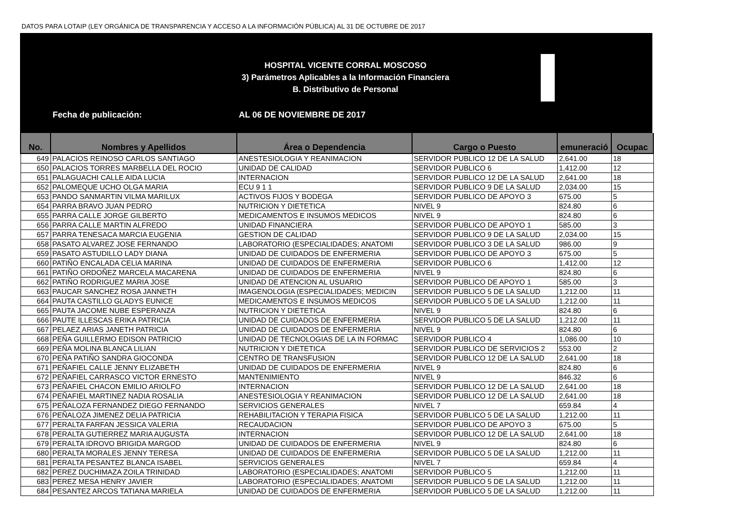DATOS PARA LOTAIP (LEY ORGÁNICA DE TRANSPARENCIA Y ACCESO A LA INFORMACIÓN PÚBLICA) AL 31 DE OCTUBRE DE 2017
HOSPITAL VICENTE CORRAL MOSCOSO
3) Parámetros Aplicables a la Información Financiera
B. Distributivo de Personal
Fecha de publicación: AL 06 DE NOVIEMBRE DE 2017
| No. | Nombres y Apellidos | Área o Dependencia | Cargo o Puesto | emuneració | Ocupac |
| --- | --- | --- | --- | --- | --- |
| 649 | PALACIOS REINOSO CARLOS SANTIAGO | ANESTESIOLOGIA Y REANIMACION | SERVIDOR PUBLICO 12 DE LA SALUD | 2,641.00 | 18 |
| 650 | PALACIOS TORRES MARBELLA DEL ROCIO | UNIDAD DE CALIDAD | SERVIDOR PUBLICO 6 | 1,412.00 | 12 |
| 651 | PALAGUACHI CALLE AIDA LUCIA | INTERNACION | SERVIDOR PUBLICO 12 DE LA SALUD | 2,641.00 | 18 |
| 652 | PALOMEQUE UCHO OLGA MARIA | ECU 9 1 1 | SERVIDOR PUBLICO 9 DE LA SALUD | 2,034.00 | 15 |
| 653 | PANDO SANMARTIN VILMA MARILUX | ACTIVOS FIJOS Y BODEGA | SERVIDOR PUBLICO DE APOYO 3 | 675.00 | 5 |
| 654 | PARRA BRAVO JUAN PEDRO | NUTRICION Y DIETETICA | NIVEL 9 | 824.80 | 6 |
| 655 | PARRA CALLE JORGE GILBERTO | MEDICAMENTOS E INSUMOS MEDICOS | NIVEL 9 | 824.80 | 6 |
| 656 | PARRA CALLE MARTIN ALFREDO | UNIDAD FINANCIERA | SERVIDOR PUBLICO DE APOYO 1 | 585.00 | 3 |
| 657 | PARRA TENESACA MARCIA EUGENIA | GESTION DE CALIDAD | SERVIDOR PUBLICO 9 DE LA SALUD | 2,034.00 | 15 |
| 658 | PASATO ALVAREZ JOSE FERNANDO | LABORATORIO (ESPECIALIDADES; ANATOMI | SERVIDOR PUBLICO 3 DE LA SALUD | 986.00 | 9 |
| 659 | PASATO ASTUDILLO LADY DIANA | UNIDAD DE CUIDADOS DE ENFERMERIA | SERVIDOR PUBLICO DE APOYO 3 | 675.00 | 5 |
| 660 | PATIÑO ENCALADA CELIA MARINA | UNIDAD DE CUIDADOS DE ENFERMERIA | SERVIDOR PUBLICO 6 | 1,412.00 | 12 |
| 661 | PATIÑO ORDOÑEZ MARCELA MACARENA | UNIDAD DE CUIDADOS DE ENFERMERIA | NIVEL 9 | 824.80 | 6 |
| 662 | PATIÑO RODRIGUEZ MARIA JOSE | UNIDAD DE ATENCION AL USUARIO | SERVIDOR PUBLICO DE APOYO 1 | 585.00 | 3 |
| 663 | PAUCAR SANCHEZ ROSA JANNETH | IMAGENOLOGIA (ESPECIALIDADES; MEDICIN | SERVIDOR PUBLICO 5 DE LA SALUD | 1,212.00 | 11 |
| 664 | PAUTA CASTILLO GLADYS EUNICE | MEDICAMENTOS E INSUMOS MEDICOS | SERVIDOR PUBLICO 5 DE LA SALUD | 1,212.00 | 11 |
| 665 | PAUTA JACOME NUBE ESPERANZA | NUTRICION Y DIETETICA | NIVEL 9 | 824.80 | 6 |
| 666 | PAUTE ILLESCAS ERIKA PATRICIA | UNIDAD DE CUIDADOS DE ENFERMERIA | SERVIDOR PUBLICO 5 DE LA SALUD | 1,212.00 | 11 |
| 667 | PELAEZ ARIAS JANETH PATRICIA | UNIDAD DE CUIDADOS DE ENFERMERIA | NIVEL 9 | 824.80 | 6 |
| 668 | PEÑA GUILLERMO EDISON PATRICIO | UNIDAD DE TECNOLOGIAS DE LA IN FORMAC | SERVIDOR PUBLICO 4 | 1,086.00 | 10 |
| 669 | PEÑA MOLINA BLANCA LILIAN | NUTRICION Y DIETETICA | SERVIDOR PUBLICO DE SERVICIOS 2 | 553.00 | 2 |
| 670 | PEÑA PATIÑO SANDRA GIOCONDA | CENTRO DE TRANSFUSION | SERVIDOR PUBLICO 12 DE LA SALUD | 2,641.00 | 18 |
| 671 | PEÑAFIEL CALLE JENNY ELIZABETH | UNIDAD DE CUIDADOS DE ENFERMERIA | NIVEL 9 | 824.80 | 6 |
| 672 | PEÑAFIEL CARRASCO VICTOR ERNESTO | MANTENIMIENTO | NIVEL 9 | 846.32 | 6 |
| 673 | PEÑAFIEL CHACON EMILIO ARIOLFO | INTERNACION | SERVIDOR PUBLICO 12 DE LA SALUD | 2,641.00 | 18 |
| 674 | PEÑAFIEL MARTINEZ NADIA ROSALIA | ANESTESIOLOGIA Y REANIMACION | SERVIDOR PUBLICO 12 DE LA SALUD | 2,641.00 | 18 |
| 675 | PEÑALOZA FERNANDEZ DIEGO FERNANDO | SERVICIOS GENERALES | NIVEL 7 | 659.84 | 4 |
| 676 | PEÑALOZA JIMENEZ DELIA PATRICIA | REHABILITACION Y TERAPIA FISICA | SERVIDOR PUBLICO 5 DE LA SALUD | 1,212.00 | 11 |
| 677 | PERALTA FARFAN JESSICA VALERIA | RECAUDACION | SERVIDOR PUBLICO DE APOYO 3 | 675.00 | 5 |
| 678 | PERALTA GUTIERREZ MARIA AUGUSTA | INTERNACION | SERVIDOR PUBLICO 12 DE LA SALUD | 2,641.00 | 18 |
| 679 | PERALTA IDROVO BRIGIDA MARGOD | UNIDAD DE CUIDADOS DE ENFERMERIA | NIVEL 9 | 824.80 | 6 |
| 680 | PERALTA MORALES JENNY TERESA | UNIDAD DE CUIDADOS DE ENFERMERIA | SERVIDOR PUBLICO 5 DE LA SALUD | 1,212.00 | 11 |
| 681 | PERALTA PESANTEZ BLANCA ISABEL | SERVICIOS GENERALES | NIVEL 7 | 659.84 | 4 |
| 682 | PEREZ DUCHIMAZA ZOILA TRINIDAD | LABORATORIO (ESPECIALIDADES; ANATOMI | SERVIDOR PUBLICO 5 | 1,212.00 | 11 |
| 683 | PEREZ MESA HENRY JAVIER | LABORATORIO (ESPECIALIDADES; ANATOMI | SERVIDOR PUBLICO 5 DE LA SALUD | 1,212.00 | 11 |
| 684 | PESANTEZ ARCOS TATIANA MARIELA | UNIDAD DE CUIDADOS DE ENFERMERIA | SERVIDOR PUBLICO 5 DE LA SALUD | 1,212.00 | 11 |